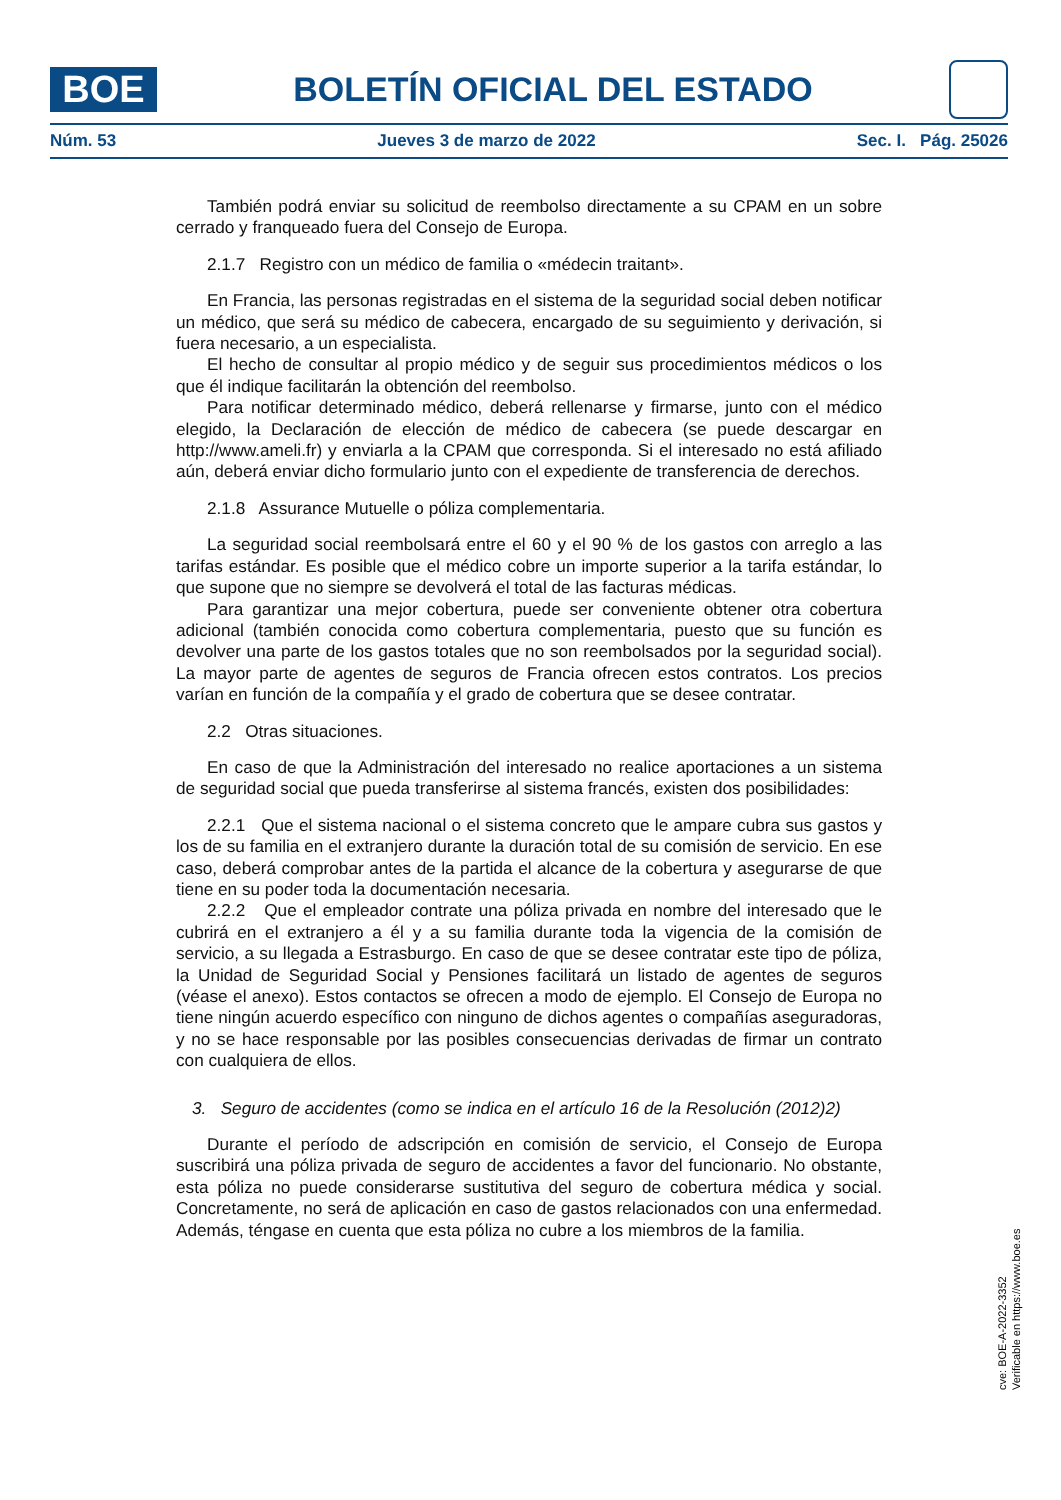BOE
BOLETÍN OFICIAL DEL ESTADO
Núm. 53 Jueves 3 de marzo de 2022 Sec. I. Pág. 25026
También podrá enviar su solicitud de reembolso directamente a su CPAM en un sobre cerrado y franqueado fuera del Consejo de Europa.
2.1.7 Registro con un médico de familia o «médecin traitant».
En Francia, las personas registradas en el sistema de la seguridad social deben notificar un médico, que será su médico de cabecera, encargado de su seguimiento y derivación, si fuera necesario, a un especialista.
El hecho de consultar al propio médico y de seguir sus procedimientos médicos o los que él indique facilitarán la obtención del reembolso.
Para notificar determinado médico, deberá rellenarse y firmarse, junto con el médico elegido, la Declaración de elección de médico de cabecera (se puede descargar en http://www.ameli.fr) y enviarla a la CPAM que corresponda. Si el interesado no está afiliado aún, deberá enviar dicho formulario junto con el expediente de transferencia de derechos.
2.1.8 Assurance Mutuelle o póliza complementaria.
La seguridad social reembolsará entre el 60 y el 90 % de los gastos con arreglo a las tarifas estándar. Es posible que el médico cobre un importe superior a la tarifa estándar, lo que supone que no siempre se devolverá el total de las facturas médicas.
Para garantizar una mejor cobertura, puede ser conveniente obtener otra cobertura adicional (también conocida como cobertura complementaria, puesto que su función es devolver una parte de los gastos totales que no son reembolsados por la seguridad social). La mayor parte de agentes de seguros de Francia ofrecen estos contratos. Los precios varían en función de la compañía y el grado de cobertura que se desee contratar.
2.2 Otras situaciones.
En caso de que la Administración del interesado no realice aportaciones a un sistema de seguridad social que pueda transferirse al sistema francés, existen dos posibilidades:
2.2.1 Que el sistema nacional o el sistema concreto que le ampare cubra sus gastos y los de su familia en el extranjero durante la duración total de su comisión de servicio. En ese caso, deberá comprobar antes de la partida el alcance de la cobertura y asegurarse de que tiene en su poder toda la documentación necesaria.
2.2.2 Que el empleador contrate una póliza privada en nombre del interesado que le cubrirá en el extranjero a él y a su familia durante toda la vigencia de la comisión de servicio, a su llegada a Estrasburgo. En caso de que se desee contratar este tipo de póliza, la Unidad de Seguridad Social y Pensiones facilitará un listado de agentes de seguros (véase el anexo). Estos contactos se ofrecen a modo de ejemplo. El Consejo de Europa no tiene ningún acuerdo específico con ninguno de dichos agentes o compañías aseguradoras, y no se hace responsable por las posibles consecuencias derivadas de firmar un contrato con cualquiera de ellos.
3. Seguro de accidentes (como se indica en el artículo 16 de la Resolución (2012)2)
Durante el período de adscripción en comisión de servicio, el Consejo de Europa suscribirá una póliza privada de seguro de accidentes a favor del funcionario. No obstante, esta póliza no puede considerarse sustitutiva del seguro de cobertura médica y social. Concretamente, no será de aplicación en caso de gastos relacionados con una enfermedad. Además, téngase en cuenta que esta póliza no cubre a los miembros de la familia.
cve: BOE-A-2022-3352
Verificable en https://www.boe.es